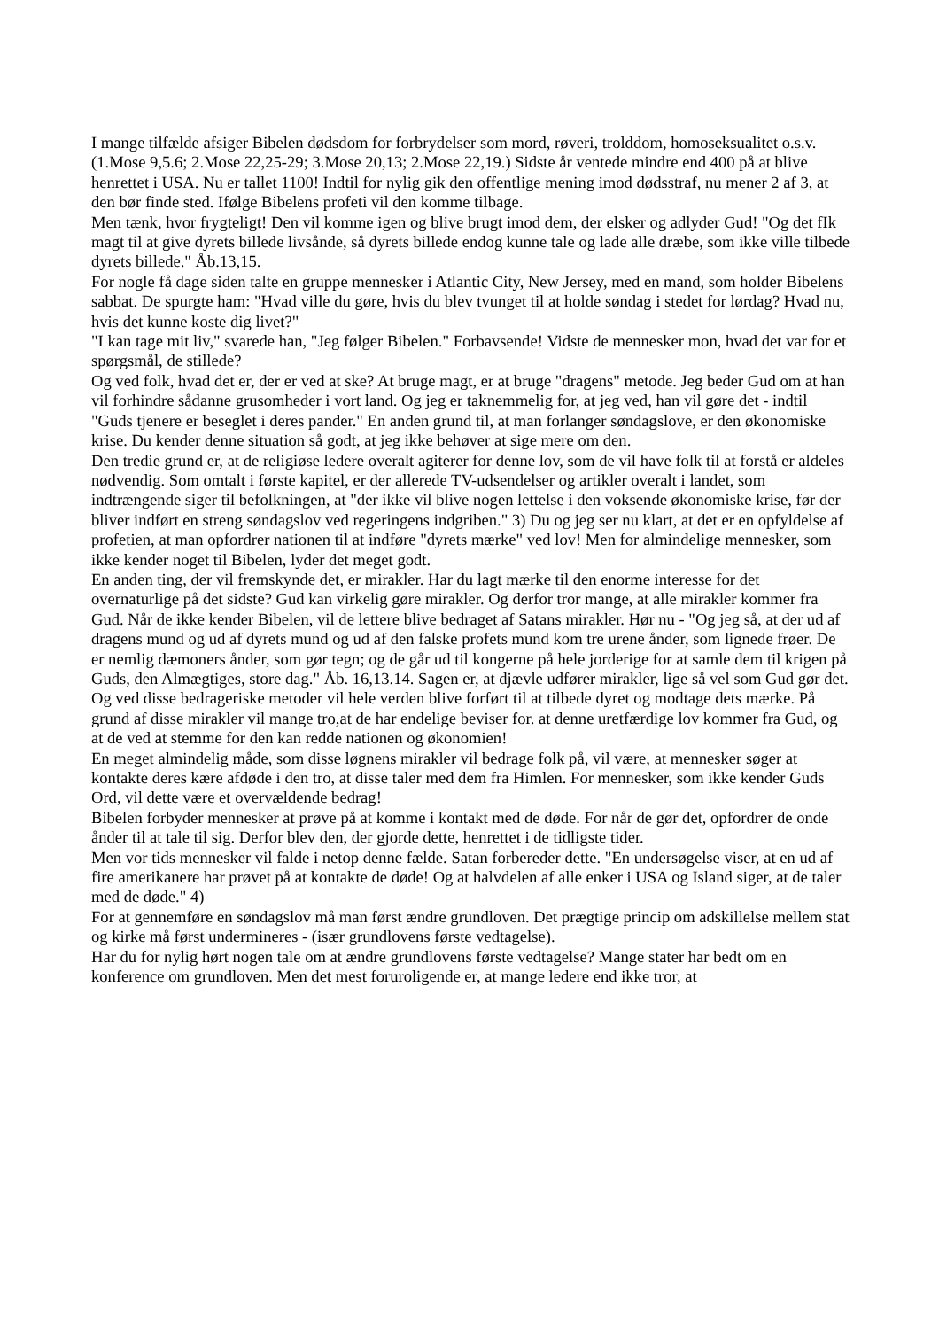I mange tilfælde afsiger Bibelen dødsdom for forbrydelser som mord, røveri, trolddom, homoseksualitet o.s.v. (1.Mose 9,5.6; 2.Mose 22,25-29; 3.Mose 20,13; 2.Mose 22,19.) Sidste år ventede mindre end 400 på at blive henrettet i USA. Nu er tallet 1100! Indtil for nylig gik den offentlige mening imod dødsstraf, nu mener 2 af 3, at den bør finde sted. Ifølge Bibelens profeti vil den komme tilbage.
Men tænk, hvor frygteligt! Den vil komme igen og blive brugt imod dem, der elsker og adlyder Gud! "Og det fIk magt til at give dyrets billede livsånde, så dyrets billede endog kunne tale og lade alle dræbe, som ikke ville tilbede dyrets billede." Åb.13,15.
For nogle få dage siden talte en gruppe mennesker i Atlantic City, New Jersey, med en mand, som holder Bibelens sabbat. De spurgte ham: "Hvad ville du gøre, hvis du blev tvunget til at holde søndag i stedet for lørdag? Hvad nu, hvis det kunne koste dig livet?"
"I kan tage mit liv," svarede han, "Jeg følger Bibelen." Forbavsende! Vidste de mennesker mon, hvad det var for et spørgsmål, de stillede?
Og ved folk, hvad det er, der er ved at ske? At bruge magt, er at bruge "dragens" metode. Jeg beder Gud om at han vil forhindre sådanne grusomheder i vort land. Og jeg er taknemmelig for, at jeg ved, han vil gøre det - indtil "Guds tjenere er beseglet i deres pander." En anden grund til, at man forlanger søndagslove, er den økonomiske krise. Du kender denne situation så godt, at jeg ikke behøver at sige mere om den.
Den tredie grund er, at de religiøse ledere overalt agiterer for denne lov, som de vil have folk til at forstå er aldeles nødvendig. Som omtalt i første kapitel, er der allerede TV-udsendelser og artikler overalt i landet, som indtrængende siger til befolkningen, at "der ikke vil blive nogen lettelse i den voksende økonomiske krise, før der bliver indført en streng søndagslov ved regeringens indgriben." 3) Du og jeg ser nu klart, at det er en opfyldelse af profetien, at man opfordrer nationen til at indføre "dyrets mærke" ved lov! Men for almindelige mennesker, som ikke kender noget til Bibelen, lyder det meget godt.
En anden ting, der vil fremskynde det, er mirakler. Har du lagt mærke til den enorme interesse for det overnaturlige på det sidste? Gud kan virkelig gøre mirakler. Og derfor tror mange, at alle mirakler kommer fra Gud. Når de ikke kender Bibelen, vil de lettere blive bedraget af Satans mirakler. Hør nu - "Og jeg så, at der ud af dragens mund og ud af dyrets mund og ud af den falske profets mund kom tre urene ånder, som lignede frøer. De er nemlig dæmoners ånder, som gør tegn; og de går ud til kongerne på hele jorderige for at samle dem til krigen på Guds, den Almægtiges, store dag." Åb. 16,13.14. Sagen er, at djævle udfører mirakler, lige så vel som Gud gør det. Og ved disse bedrageriske metoder vil hele verden blive forført til at tilbede dyret og modtage dets mærke. På grund af disse mirakler vil mange tro,at de har endelige beviser for. at denne uretfærdige lov kommer fra Gud, og at de ved at stemme for den kan redde nationen og økonomien!
En meget almindelig måde, som disse løgnens mirakler vil bedrage folk på, vil være, at mennesker søger at kontakte deres kære afdøde i den tro, at disse taler med dem fra Himlen. For mennesker, som ikke kender Guds Ord, vil dette være et overvældende bedrag!
Bibelen forbyder mennesker at prøve på at komme i kontakt med de døde. For når de gør det, opfordrer de onde ånder til at tale til sig. Derfor blev den, der gjorde dette, henrettet i de tidligste tider.
Men vor tids mennesker vil falde i netop denne fælde. Satan forbereder dette. "En undersøgelse viser, at en ud af fire amerikanere har prøvet på at kontakte de døde! Og at halvdelen af alle enker i USA og Island siger, at de taler med de døde." 4)
For at gennemføre en søndagslov må man først ændre grundloven. Det prægtige princip om adskillelse mellem stat og kirke må først undermineres - (især grundlovens første vedtagelse).
Har du for nylig hørt nogen tale om at ændre grundlovens første vedtagelse? Mange stater har bedt om en konference om grundloven. Men det mest foruroligende er, at mange ledere end ikke tror, at